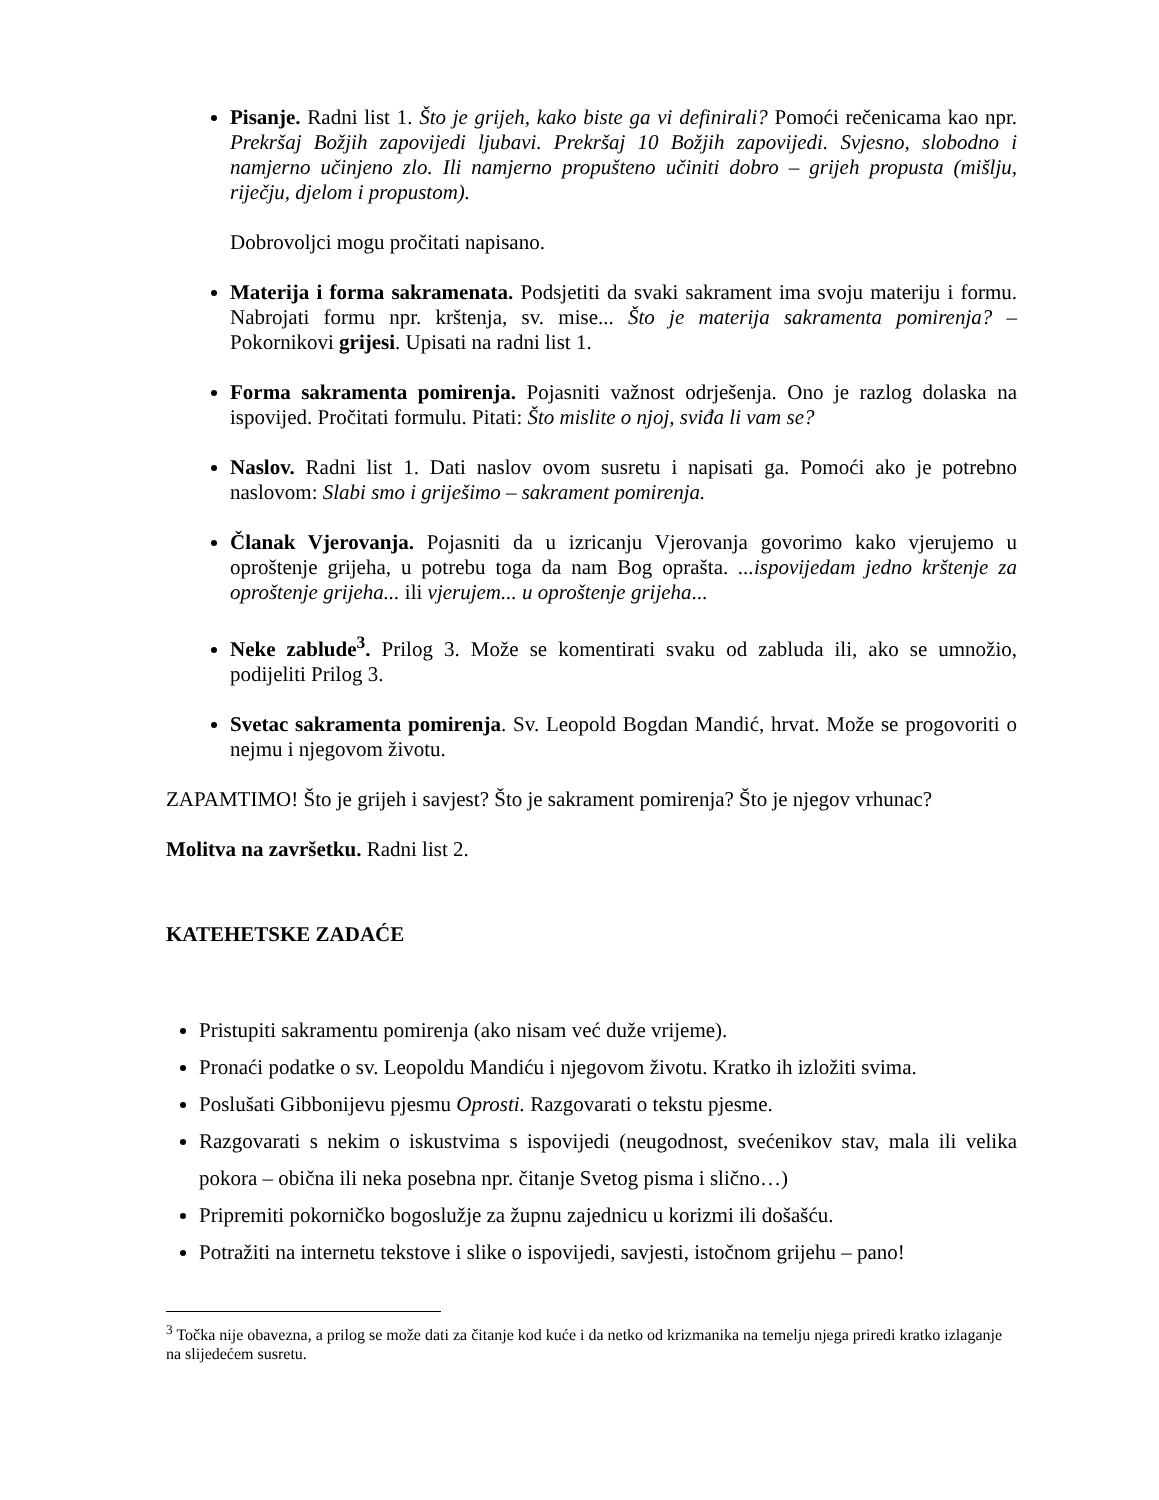Pisanje. Radni list 1. Što je grijeh, kako biste ga vi definirali? Pomoći rečenicama kao npr. Prekršaj Božjih zapovijedi ljubavi. Prekršaj 10 Božjih zapovijedi. Svjesno, slobodno i namjerno učinjeno zlo. Ili namjerno propušteno učiniti dobro – grijeh propusta (mišlju, riječju, djelom i propustom).
Dobrovoljci mogu pročitati napisano.
Materija i forma sakramenata. Podsjetiti da svaki sakrament ima svoju materiju i formu. Nabrojati formu npr. krštenja, sv. mise... Što je materija sakramenta pomirenja? – Pokornikovi grijesi. Upisati na radni list 1.
Forma sakramenta pomirenja. Pojasniti važnost odrješenja. Ono je razlog dolaska na ispovijed. Pročitati formulu. Pitati: Što mislite o njoj, sviđa li vam se?
Naslov. Radni list 1. Dati naslov ovom susretu i napisati ga. Pomoći ako je potrebno naslovom: Slabi smo i griješimo – sakrament pomirenja.
Članak Vjerovanja. Pojasniti da u izricanju Vjerovanja govorimo kako vjerujemo u oproštenje grijeha, u potrebu toga da nam Bog oprašta. ...ispovijedam jedno krštenje za oproštenje grijeha... ili vjerujem... u oproštenje grijeha...
Neke zablude<sup>3</sup>. Prilog 3. Može se komentirati svaku od zabluda ili, ako se umnožio, podijeliti Prilog 3.
Svetac sakramenta pomirenja. Sv. Leopold Bogdan Mandić, hrvat. Može se progovoriti o nejmu i njegovom životu.
ZAPAMTIMO! Što je grijeh i savjest? Što je sakrament pomirenja? Što je njegov vrhunac?
Molitva na završetku. Radni list 2.
KATEHETSKE ZADAĆE
Pristupiti sakramentu pomirenja (ako nisam već duže vrijeme).
Pronaći podatke o sv. Leopoldu Mandiću i njegovom životu. Kratko ih izložiti svima.
Poslušati Gibbonijevu pjesmu Oprosti. Razgovarati o tekstu pjesme.
Razgovarati s nekim o iskustvima s ispovijedi (neugodnost, svećenikov stav, mala ili velika pokora – obična ili neka posebna npr. čitanje Svetog pisma i slično…)
Pripremiti pokorničko bogoslužje za župnu zajednicu u korizmi ili došašću.
Potražiti na internetu tekstove i slike o ispovijedi, savjesti, istočnom grijehu – pano!
<sup>3</sup> Točka nije obavezna, a prilog se može dati za čitanje kod kuće i da netko od krizmanika na temelju njega priredi kratko izlaganje na slijedećem susretu.